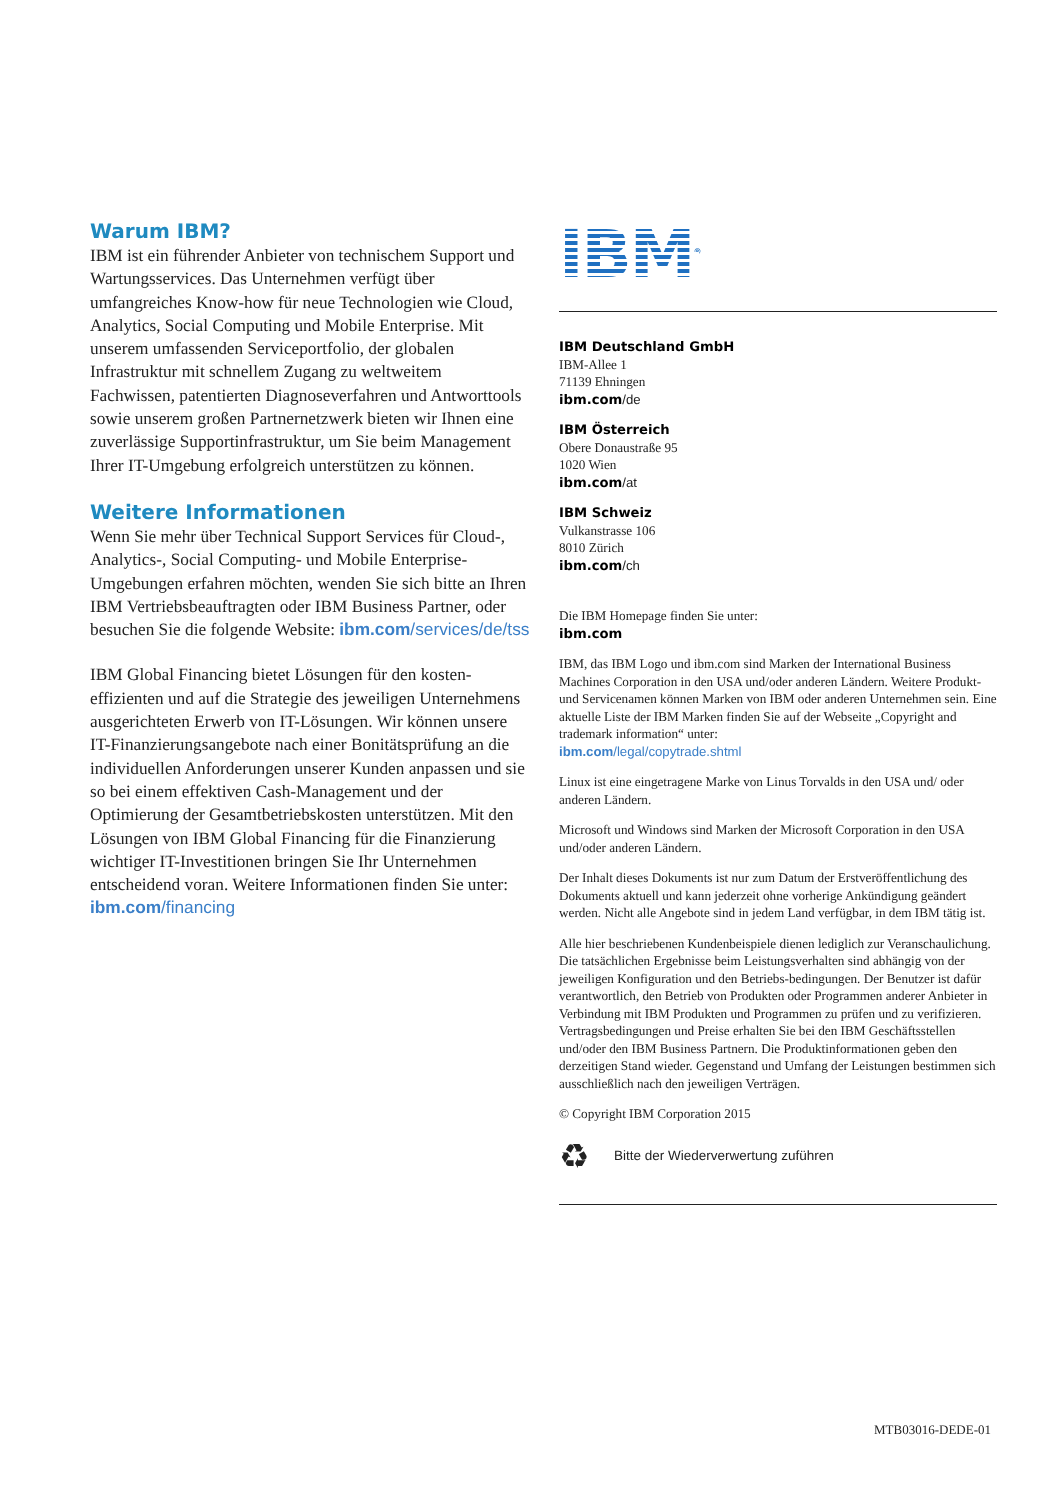Warum IBM?
IBM ist ein führender Anbieter von technischem Support und Wartungsservices. Das Unternehmen verfügt über umfangreiches Know-how für neue Technologien wie Cloud, Analytics, Social Computing und Mobile Enterprise. Mit unserem umfassenden Serviceportfolio, der globalen Infrastruktur mit schnellem Zugang zu weltweitem Fachwissen, patentierten Diagnoseverfahren und Antworttools sowie unserem großen Partnernetzwerk bieten wir Ihnen eine zuverlässige Supportinfrastruktur, um Sie beim Management Ihrer IT-Umgebung erfolgreich unterstützen zu können.
Weitere Informationen
Wenn Sie mehr über Technical Support Services für Cloud-, Analytics-, Social Computing- und Mobile Enterprise-Umgebungen erfahren möchten, wenden Sie sich bitte an Ihren IBM Vertriebsbeauftragten oder IBM Business Partner, oder besuchen Sie die folgende Website: ibm.com/services/de/tss
IBM Global Financing bietet Lösungen für den kosten-effizienten und auf die Strategie des jeweiligen Unternehmens ausgerichteten Erwerb von IT-Lösungen. Wir können unsere IT-Finanzierungsangebote nach einer Bonitätsprüfung an die individuellen Anforderungen unserer Kunden anpassen und sie so bei einem effektiven Cash-Management und der Optimierung der Gesamtbetriebskosten unterstützen. Mit den Lösungen von IBM Global Financing für die Finanzierung wichtiger IT-Investitionen bringen Sie Ihr Unternehmen entscheidend voran. Weitere Informationen finden Sie unter: ibm.com/financing
IBM<sup>®</sup>
IBM Deutschland GmbH
IBM-Allee 1
71139 Ehningen
ibm.com/de
IBM Österreich
Obere Donaustraße 95
1020 Wien
ibm.com/at
IBM Schweiz
Vulkanstrasse 106
8010 Zürich
ibm.com/ch
Die IBM Homepage finden Sie unter:
ibm.com
IBM, das IBM Logo und ibm.com sind Marken der International Business Machines Corporation in den USA und/oder anderen Ländern. Weitere Produkt- und Servicenamen können Marken von IBM oder anderen Unternehmen sein. Eine aktuelle Liste der IBM Marken finden Sie auf der Webseite „Copyright and trademark information“ unter:
ibm.com/legal/copytrade.shtml
Linux ist eine eingetragene Marke von Linus Torvalds in den USA und/ oder anderen Ländern.
Microsoft und Windows sind Marken der Microsoft Corporation in den USA und/oder anderen Ländern.
Der Inhalt dieses Dokuments ist nur zum Datum der Erstveröffentlichung des Dokuments aktuell und kann jederzeit ohne vorherige Ankündigung geändert werden. Nicht alle Angebote sind in jedem Land verfügbar, in dem IBM tätig ist.
Alle hier beschriebenen Kundenbeispiele dienen lediglich zur Veranschaulichung. Die tatsächlichen Ergebnisse beim Leistungsverhalten sind abhängig von der jeweiligen Konfiguration und den Betriebs-bedingungen. Der Benutzer ist dafür verantwortlich, den Betrieb von Produkten oder Programmen anderer Anbieter in Verbindung mit IBM Produkten und Programmen zu prüfen und zu verifizieren. Vertragsbedingungen und Preise erhalten Sie bei den IBM Geschäftsstellen und/oder den IBM Business Partnern. Die Produktinformationen geben den derzeitigen Stand wieder. Gegenstand und Umfang der Leistungen bestimmen sich ausschließlich nach den jeweiligen Verträgen.
© Copyright IBM Corporation 2015
♻ Bitte der Wiederverwertung zuführen
MTB03016-DEDE-01